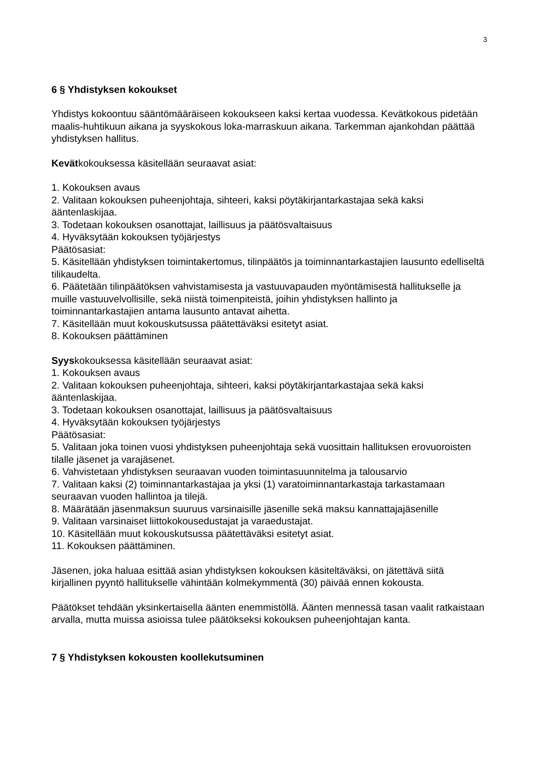3
6 § Yhdistyksen kokoukset
Yhdistys kokoontuu sääntömääräiseen kokoukseen kaksi kertaa vuodessa. Kevätkokous pidetään maalis-huhtikuun aikana ja syyskokous loka-marraskuun aikana. Tarkemman ajankohdan päättää yhdistyksen hallitus.
Kevätkokouksessa käsitellään seuraavat asiat:
1. Kokouksen avaus
2. Valitaan kokouksen puheenjohtaja, sihteeri, kaksi pöytäkirjantarkastajaa sekä kaksi ääntenlaskijaa.
3. Todetaan kokouksen osanottajat, laillisuus ja päätösvaltaisuus
4. Hyväksytään kokouksen työjärjestys
Päätösasiat:
5. Käsitellään yhdistyksen toimintakertomus, tilinpäätös ja toiminnantarkastajien lausunto edelliseltä tilikaudelta.
6. Päätetään tilinpäätöksen vahvistamisesta ja vastuuvapauden myöntämisestä hallitukselle ja muille vastuuvelvollisille, sekä niistä toimenpiteistä, joihin yhdistyksen hallinto ja toiminnantarkastajien antama lausunto antavat aihetta.
7. Käsitellään muut kokouskutsussa päätettäväksi esitetyt asiat.
8. Kokouksen päättäminen
Syyskokouksessa käsitellään seuraavat asiat:
1. Kokouksen avaus
2. Valitaan kokouksen puheenjohtaja, sihteeri, kaksi pöytäkirjantarkastajaa sekä kaksi ääntenlaskijaa.
3. Todetaan kokouksen osanottajat, laillisuus ja päätösvaltaisuus
4. Hyväksytään kokouksen työjärjestys
Päätösasiat:
5. Valitaan joka toinen vuosi yhdistyksen puheenjohtaja sekä vuosittain hallituksen erovuoroisten tilalle jäsenet ja varajäsenet.
6. Vahvistetaan yhdistyksen seuraavan vuoden toimintasuunnitelma ja talousarvio
7. Valitaan kaksi (2) toiminnantarkastajaa ja yksi (1) varatoiminnantarkastaja tarkastamaan seuraavan vuoden hallintoa ja tilejä.
8. Määrätään jäsenmaksun suuruus varsinaisille jäsenille sekä maksu kannattajajäsenille
9. Valitaan varsinaiset liittokokousedustajat ja varaedustajat.
10. Käsitellään muut kokouskutsussa päätettäväksi esitetyt asiat.
11. Kokouksen päättäminen.
Jäsenen, joka haluaa esittää asian yhdistyksen kokouksen käsiteltäväksi, on jätettävä siitä kirjallinen pyyntö hallitukselle vähintään kolmekymmentä (30) päivää ennen kokousta.
Päätökset tehdään yksinkertaisella äänten enemmistöllä. Äänten mennessä tasan vaalit ratkaistaan arvalla, mutta muissa asioissa tulee päätökseksi kokouksen puheenjohtajan kanta.
7 § Yhdistyksen kokousten koollekutsuminen